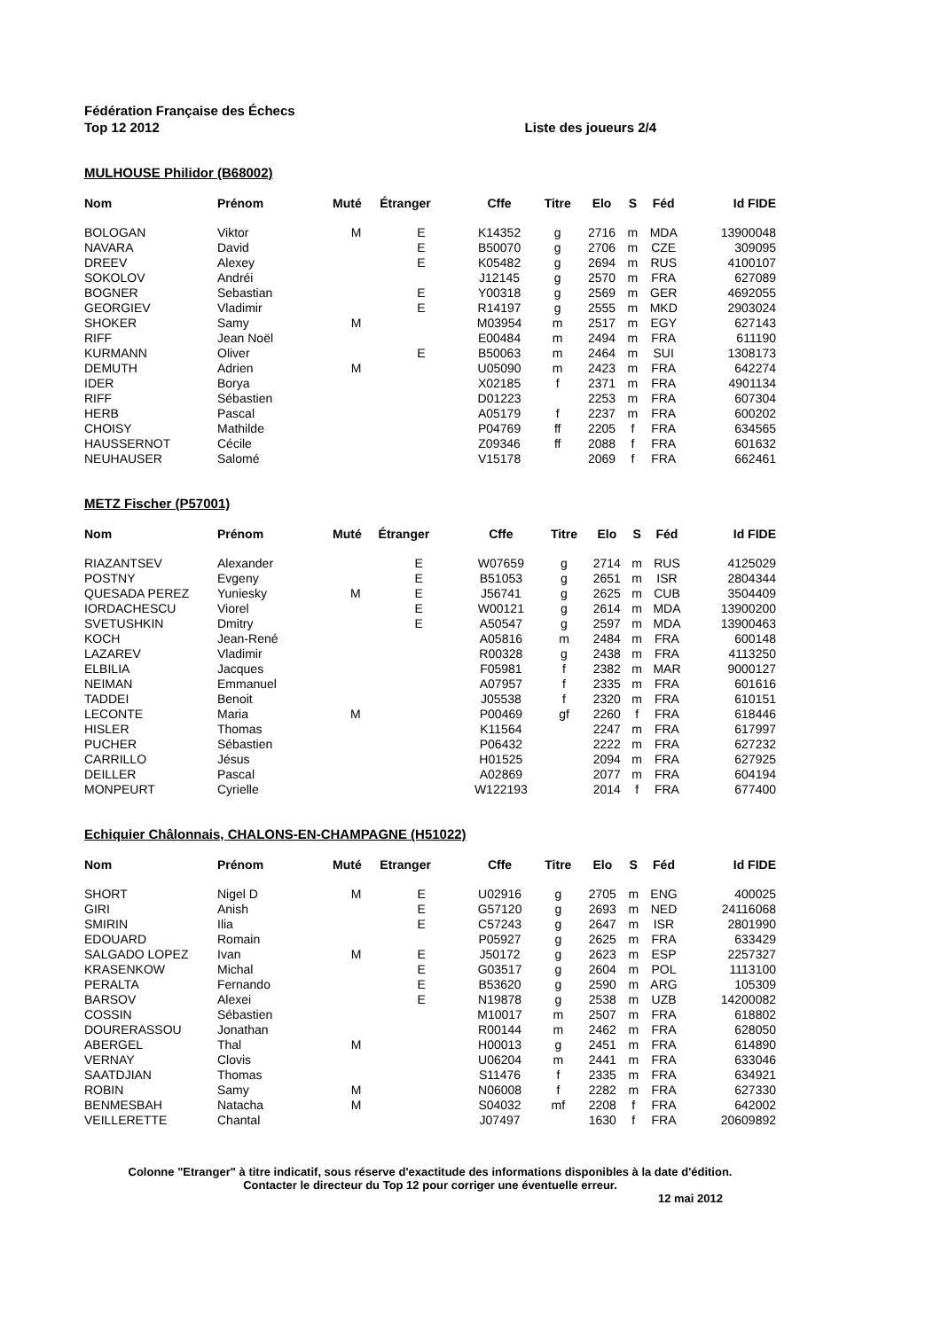Fédération Française des Échecs
Top 12 2012 Liste des joueurs 2/4
MULHOUSE Philidor (B68002)
| Nom | Prénom | Muté | Étranger | Cffe | Titre | Elo | S | Féd | Id FIDE |
| --- | --- | --- | --- | --- | --- | --- | --- | --- | --- |
| BOLOGAN | Viktor | M | E | K14352 | g | 2716 | m | MDA | 13900048 |
| NAVARA | David | | E | B50070 | g | 2706 | m | CZE | 309095 |
| DREEV | Alexey | | E | K05482 | g | 2694 | m | RUS | 4100107 |
| SOKOLOV | Andréi | | | J12145 | g | 2570 | m | FRA | 627089 |
| BOGNER | Sebastian | | E | Y00318 | g | 2569 | m | GER | 4692055 |
| GEORGIEV | Vladimir | | E | R14197 | g | 2555 | m | MKD | 2903024 |
| SHOKER | Samy | M | | M03954 | m | 2517 | m | EGY | 627143 |
| RIFF | Jean Noël | | | E00484 | m | 2494 | m | FRA | 611190 |
| KURMANN | Oliver | | E | B50063 | m | 2464 | m | SUI | 1308173 |
| DEMUTH | Adrien | M | | U05090 | m | 2423 | m | FRA | 642274 |
| IDER | Borya | | | X02185 | f | 2371 | m | FRA | 4901134 |
| RIFF | Sébastien | | | D01223 | | 2253 | m | FRA | 607304 |
| HERB | Pascal | | | A05179 | f | 2237 | m | FRA | 600202 |
| CHOISY | Mathilde | | | P04769 | ff | 2205 | f | FRA | 634565 |
| HAUSSERNOT | Cécile | | | Z09346 | ff | 2088 | f | FRA | 601632 |
| NEUHAUSER | Salomé | | | V15178 | | 2069 | f | FRA | 662461 |
METZ Fischer (P57001)
| Nom | Prénom | Muté | Étranger | Cffe | Titre | Elo | S | Féd | Id FIDE |
| --- | --- | --- | --- | --- | --- | --- | --- | --- | --- |
| RIAZANTSEV | Alexander | | E | W07659 | g | 2714 | m | RUS | 4125029 |
| POSTNY | Evgeny | | E | B51053 | g | 2651 | m | ISR | 2804344 |
| QUESADA PEREZ | Yuniesky | M | E | J56741 | g | 2625 | m | CUB | 3504409 |
| IORDACHESCU | Viorel | | E | W00121 | g | 2614 | m | MDA | 13900200 |
| SVETUSHKIN | Dmitry | | E | A50547 | g | 2597 | m | MDA | 13900463 |
| KOCH | Jean-René | | | A05816 | m | 2484 | m | FRA | 600148 |
| LAZAREV | Vladimir | | | R00328 | g | 2438 | m | FRA | 4113250 |
| ELBILIA | Jacques | | | F05981 | f | 2382 | m | MAR | 9000127 |
| NEIMAN | Emmanuel | | | A07957 | f | 2335 | m | FRA | 601616 |
| TADDEI | Benoit | | | J05538 | f | 2320 | m | FRA | 610151 |
| LECONTE | Maria | M | | P00469 | gf | 2260 | f | FRA | 618446 |
| HISLER | Thomas | | | K11564 | | 2247 | m | FRA | 617997 |
| PUCHER | Sébastien | | | P06432 | | 2222 | m | FRA | 627232 |
| CARRILLO | Jésus | | | H01525 | | 2094 | m | FRA | 627925 |
| DEILLER | Pascal | | | A02869 | | 2077 | m | FRA | 604194 |
| MONPEURT | Cyrielle | | | W122193 | | 2014 | f | FRA | 677400 |
Echiquier Châlonnais, CHALONS-EN-CHAMPAGNE (H51022)
| Nom | Prénom | Muté | Etranger | Cffe | Titre | Elo | S | Féd | Id FIDE |
| --- | --- | --- | --- | --- | --- | --- | --- | --- | --- |
| SHORT | Nigel D | M | E | U02916 | g | 2705 | m | ENG | 400025 |
| GIRI | Anish | | E | G57120 | g | 2693 | m | NED | 24116068 |
| SMIRIN | Ilia | | E | C57243 | g | 2647 | m | ISR | 2801990 |
| EDOUARD | Romain | | | P05927 | g | 2625 | m | FRA | 633429 |
| SALGADO LOPEZ | Ivan | M | E | J50172 | g | 2623 | m | ESP | 2257327 |
| KRASENKOW | Michal | | E | G03517 | g | 2604 | m | POL | 1113100 |
| PERALTA | Fernando | | E | B53620 | g | 2590 | m | ARG | 105309 |
| BARSOV | Alexei | | E | N19878 | g | 2538 | m | UZB | 14200082 |
| COSSIN | Sébastien | | | M10017 | m | 2507 | m | FRA | 618802 |
| DOURERASSOU | Jonathan | | | R00144 | m | 2462 | m | FRA | 628050 |
| ABERGEL | Thal | M | | H00013 | g | 2451 | m | FRA | 614890 |
| VERNAY | Clovis | | | U06204 | m | 2441 | m | FRA | 633046 |
| SAATDJIAN | Thomas | | | S11476 | f | 2335 | m | FRA | 634921 |
| ROBIN | Samy | M | | N06008 | f | 2282 | m | FRA | 627330 |
| BENMESBAH | Natacha | M | | S04032 | mf | 2208 | f | FRA | 642002 |
| VEILLERETTE | Chantal | | | J07497 | | 1630 | f | FRA | 20609892 |
Colonne "Etranger" à titre indicatif, sous réserve d'exactitude des informations disponibles à la date d'édition. Contacter le directeur du Top 12 pour corriger une éventuelle erreur.
12 mai 2012